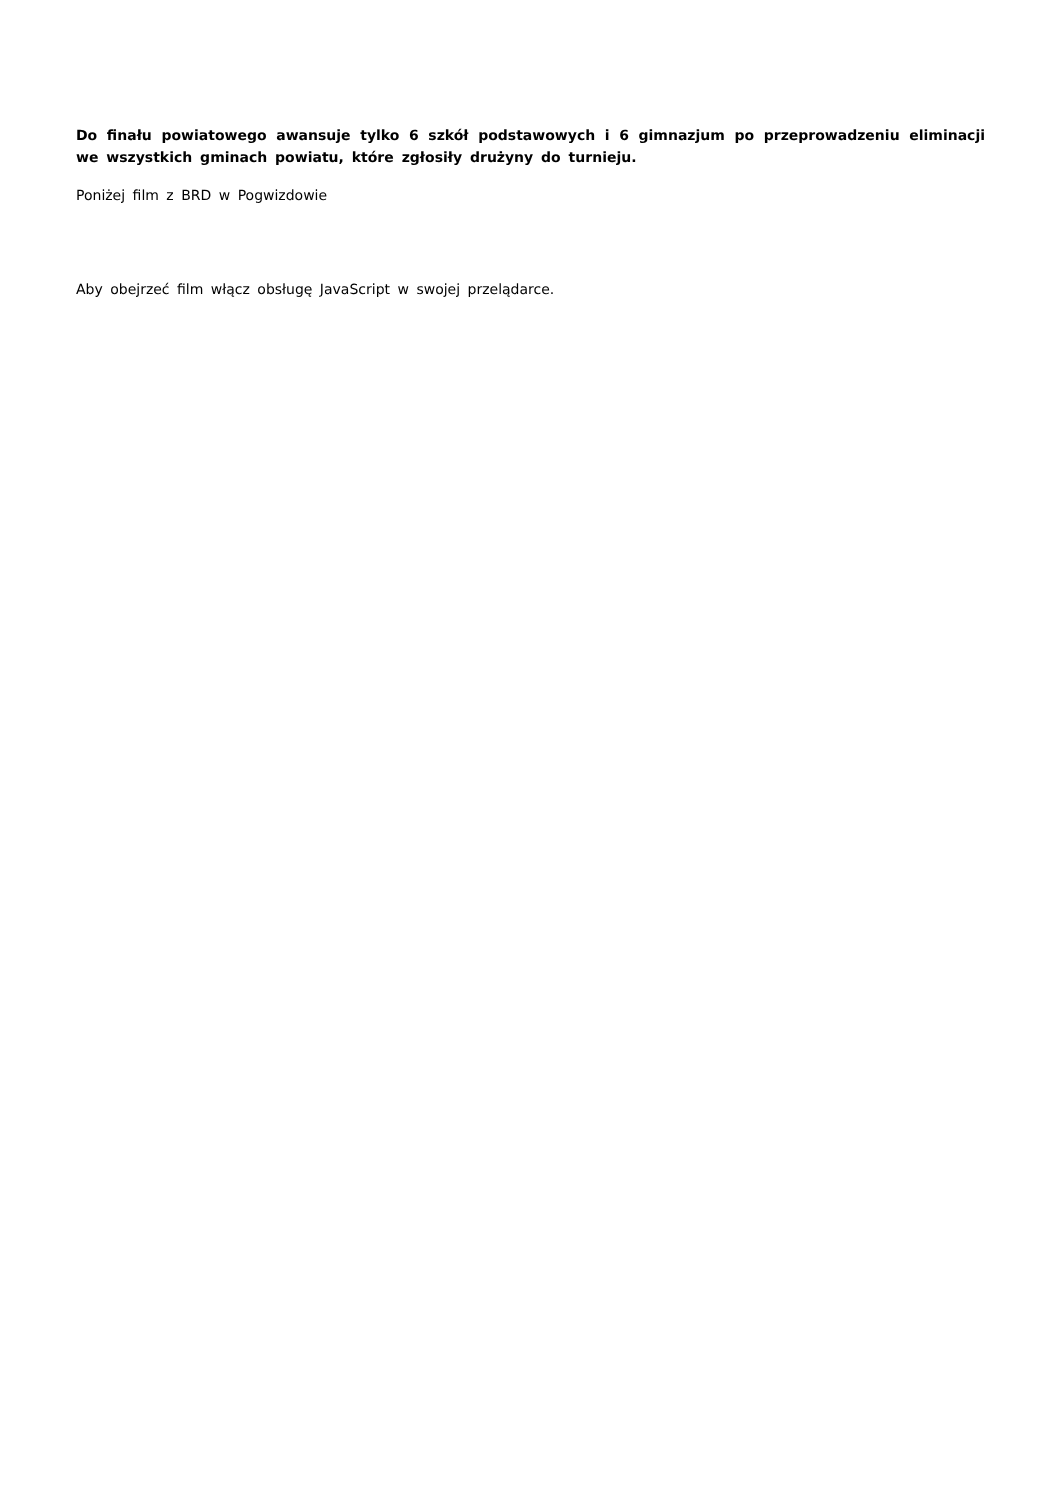Do finału powiatowego awansuje tylko 6 szkół podstawowych i 6 gimnazjum po przeprowadzeniu eliminacji we wszystkich gminach powiatu, które zgłosiły drużyny do turnieju.
Poniżej film z BRD w Pogwizdowie
Aby obejrzeć film włącz obsługę JavaScript w swojej przelądarce.